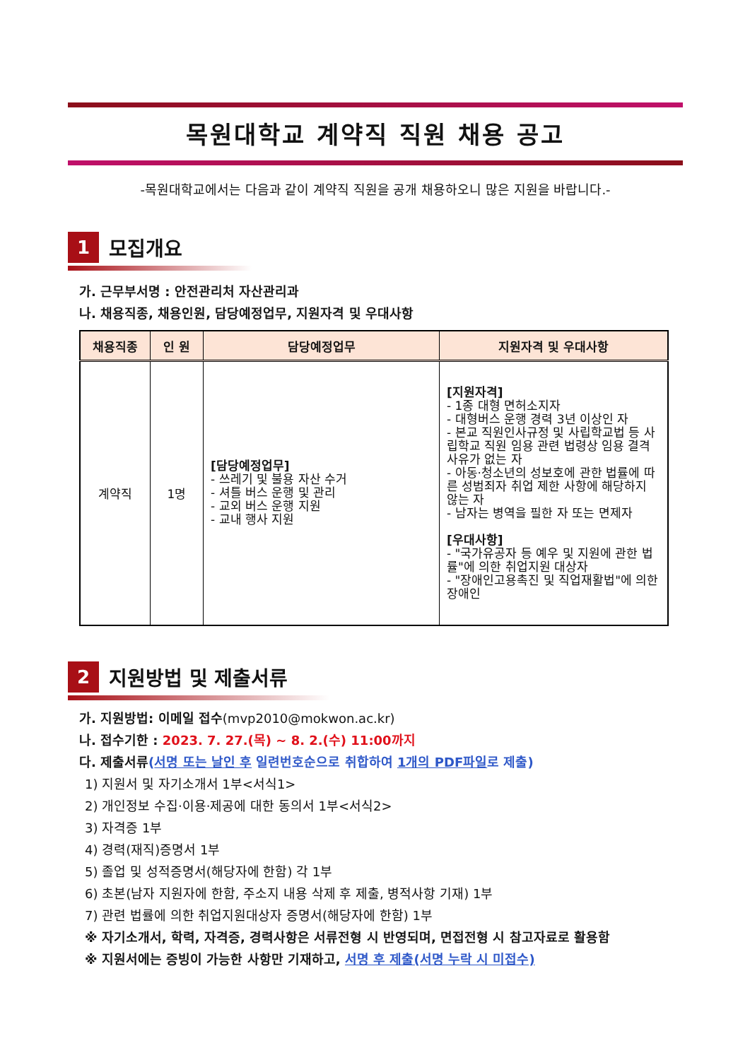목원대학교 계약직 직원 채용 공고
-목원대학교에서는 다음과 같이 계약직 직원을 공개 채용하오니 많은 지원을 바랍니다.-
1
모집개요
가. 근무부서명 : 안전관리처 자산관리과
나. 채용직종, 채용인원, 담당예정업무, 지원자격 및 우대사항
| 채용직종 | 인 원 | 담당예정업무 | 지원자격 및 우대사항 |
| --- | --- | --- | --- |
| 계약직 | 1명 | [담당예정업무] - 쓰레기 및 불용 자산 수거 - 셔틀 버스 운행 및 관리 - 교외 버스 운행 지원 - 교내 행사 지원 | [지원자격] - 1종 대형 면허소지자 - 대형버스 운행 경력 3년 이상인 자 - 본교 직원인사규정 및 사립학교법 등 사립학교 직원 임용 관련 법령상 임용 결격사유가 없는 자 - 아동·청소년의 성보호에 관한 법률에 따른 성범죄자 취업 제한 사항에 해당하지 않는 자 - 남자는 병역을 필한 자 또는 면제자 [우대사항] - "국가유공자 등 예우 및 지원에 관한 법률"에 의한 취업지원 대상자 - "장애인고용촉진 및 직업재활법"에 의한 장애인 |
2
지원방법 및 제출서류
가. 지원방법: 이메일 접수(mvp2010@mokwon.ac.kr)
나. 접수기한 : 2023. 7. 27.(목) ~ 8. 2.(수) 11:00까지
다. 제출서류(서명 또는 날인 후 일련번호순으로 취합하여 1개의 PDF파일로 제출)
1) 지원서 및 자기소개서 1부<서식1>
2) 개인정보 수집·이용·제공에 대한 동의서 1부<서식2>
3) 자격증 1부
4) 경력(재직)증명서 1부
5) 졸업 및 성적증명서(해당자에 한함) 각 1부
6) 초본(남자 지원자에 한함, 주소지 내용 삭제 후 제출, 병적사항 기재) 1부
7) 관련 법률에 의한 취업지원대상자 증명서(해당자에 한함) 1부
※ 자기소개서, 학력, 자격증, 경력사항은 서류전형 시 반영되며, 면접전형 시 참고자료로 활용함
※ 지원서에는 증빙이 가능한 사항만 기재하고, 서명 후 제출(서명 누락 시 미접수)